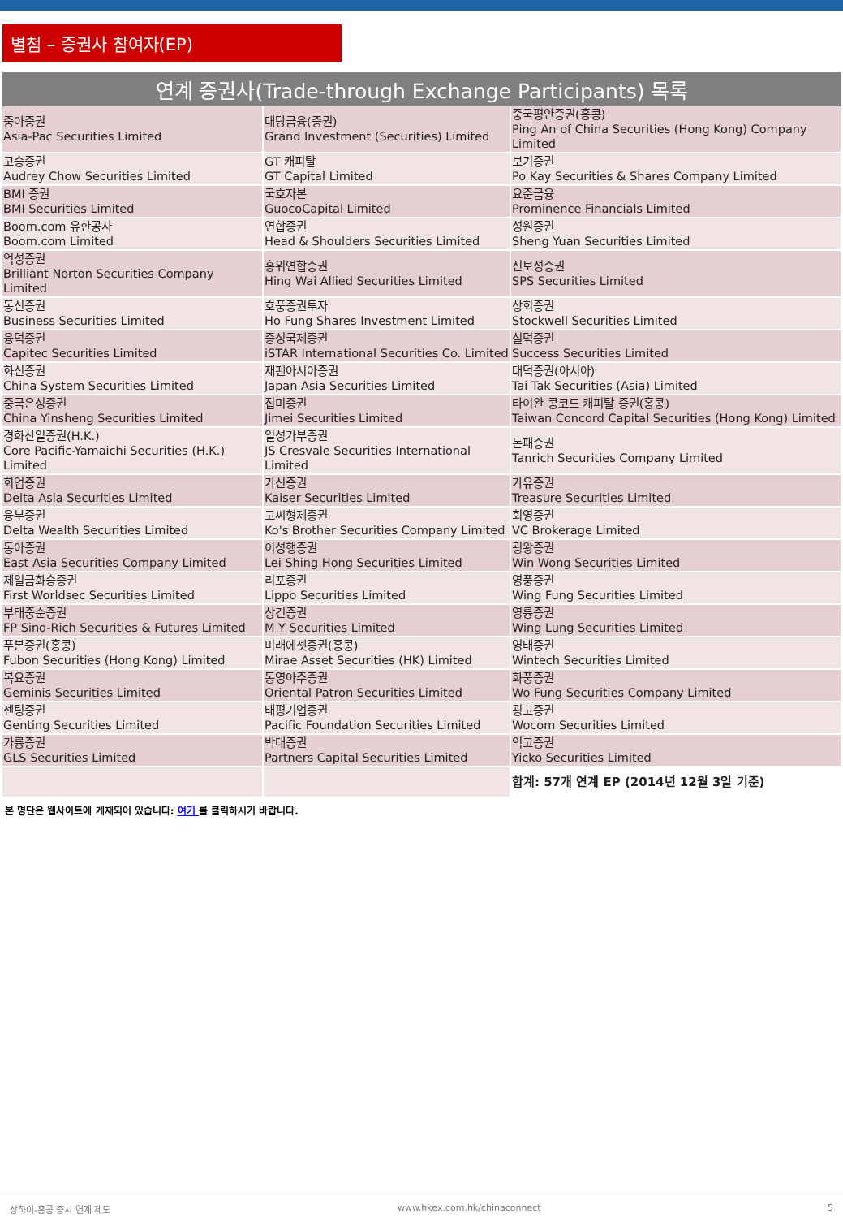별첨 – 증권사 참여자(EP)
연계 증권사(Trade-through Exchange Participants) 목록
| 중아증권 Asia-Pac Securities Limited | 대당금융(증권) Grand Investment (Securities) Limited | 중국평안증권(홍콩) Ping An of China Securities (Hong Kong) Company Limited |
| 고승증권 Audrey Chow Securities Limited | GT 캐피탈 GT Capital Limited | 보기증권 Po Kay Securities & Shares Company Limited |
| BMI 증권 BMI Securities Limited | 국호자본 GuocoCapital Limited | 요준금융 Prominence Financials Limited |
| Boom.com 유한공사 Boom.com Limited | 연합증권 Head & Shoulders Securities Limited | 성원증권 Sheng Yuan Securities Limited |
| 억성증권 Brilliant Norton Securities Company Limited | 흥위연합증권 Hing Wai Allied Securities Limited | 신보성증권 SPS Securities Limited |
| 동신증권 Business Securities Limited | 호풍증권투자 Ho Fung Shares Investment Limited | 상회증권 Stockwell Securities Limited |
| 융덕증권 Capitec Securities Limited | 증성국제증권 iSTAR International Securities Co. Limited | 실덕증권 Success Securities Limited |
| 화신증권 China System Securities Limited | 재팬아시아증권 Japan Asia Securities Limited | 대덕증권(아시아) Tai Tak Securities (Asia) Limited |
| 중국은성증권 China Yinsheng Securities Limited | 집미증권 Jimei Securities Limited | 타이완 콩코드 캐피탈 증권(홍콩) Taiwan Concord Capital Securities (Hong Kong) Limited |
| 경화산일증권(H.K.) Core Pacific-Yamaichi Securities (H.K.) Limited | 일성가부증권 JS Cresvale Securities International Limited | 돈패증권 Tanrich Securities Company Limited |
| 회업증권 Delta Asia Securities Limited | 가신증권 Kaiser Securities Limited | 가유증권 Treasure Securities Limited |
| 융부증권 Delta Wealth Securities Limited | 고씨형제증권 Ko's Brother Securities Company Limited | 회영증권 VC Brokerage Limited |
| 동아증권 East Asia Securities Company Limited | 이성행증권 Lei Shing Hong Securities Limited | 굉왕증권 Win Wong Securities Limited |
| 제일금화승증권 First Worldsec Securities Limited | 리포증권 Lippo Securities Limited | 영풍증권 Wing Fung Securities Limited |
| 부태중순증권 FP Sino-Rich Securities & Futures Limited | 상건증권 M Y Securities Limited | 영륭증권 Wing Lung Securities Limited |
| 푸본증권(홍콩) Fubon Securities (Hong Kong) Limited | 미래에셋증권(홍콩) Mirae Asset Securities (HK) Limited | 영태증권 Wintech Securities Limited |
| 복요증권 Geminis Securities Limited | 동영아주증권 Oriental Patron Securities Limited | 화풍증권 Wo Fung Securities Company Limited |
| 젠팅증권 Genting Securities Limited | 태평기업증권 Pacific Foundation Securities Limited | 굉고증권 Wocom Securities Limited |
| 가륭증권 GLS Securities Limited | 박대증권 Partners Capital Securities Limited | 익고증권 Yicko Securities Limited |
| | | 합계: 57개 연계 EP (2014년 12월 3일 기준) |
본 명단은 웹사이트에 게재되어 있습니다: 여기 를 클릭하시기 바랍니다.
상하이-홍콩 증시 연계 제도 www.hkex.com.hk/chinaconnect 5